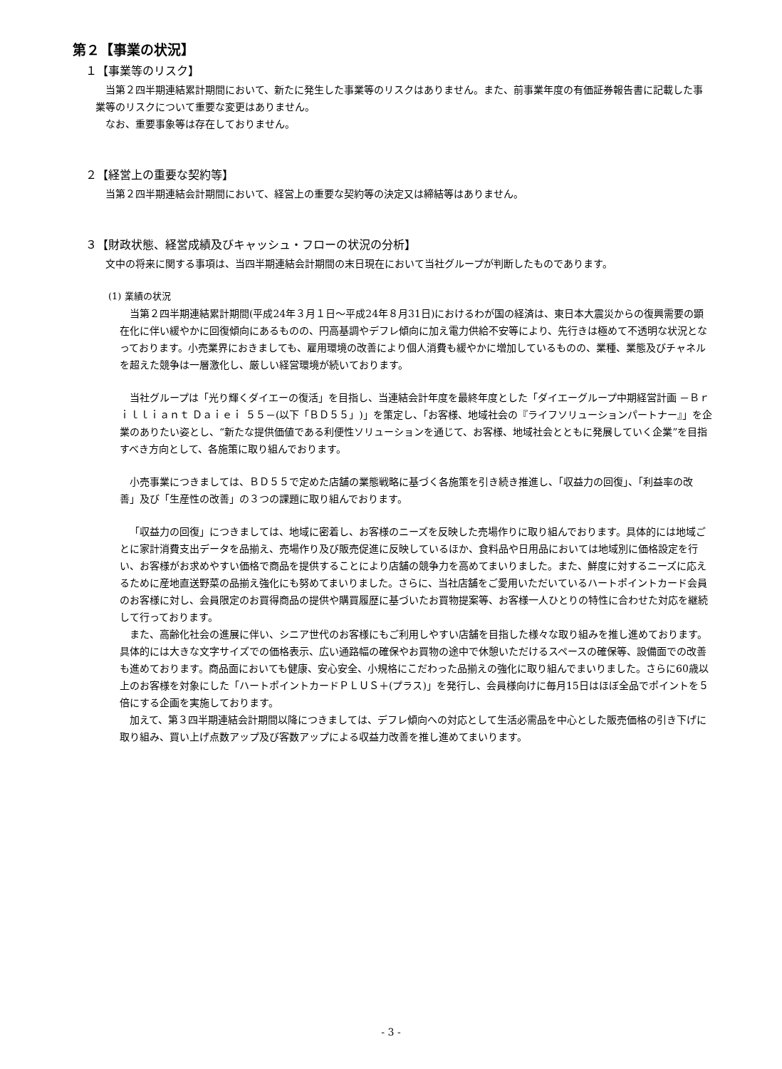第２【事業の状況】
１【事業等のリスク】
当第２四半期連結累計期間において、新たに発生した事業等のリスクはありません。また、前事業年度の有価証券報告書に記載した事業等のリスクについて重要な変更はありません。
なお、重要事象等は存在しておりません。
２【経営上の重要な契約等】
当第２四半期連結会計期間において、経営上の重要な契約等の決定又は締結等はありません。
３【財政状態、経営成績及びキャッシュ・フローの状況の分析】
文中の将来に関する事項は、当四半期連結会計期間の末日現在において当社グループが判断したものであります。
(1) 業績の状況
当第２四半期連結累計期間(平成24年３月１日～平成24年８月31日)におけるわが国の経済は、東日本大震災からの復興需要の顕在化に伴い緩やかに回復傾向にあるものの、円高基調やデフレ傾向に加え電力供給不安等により、先行きは極めて不透明な状況となっております。小売業界におきましても、雇用環境の改善により個人消費も緩やかに増加しているものの、業種、業態及びチャネルを超えた競争は一層激化し、厳しい経営環境が続いております。
当社グループは「光り輝くダイエーの復活」を目指し、当連結会計年度を最終年度とした「ダイエーグループ中期経営計画 －Ｂｒｉｌｌｉａｎｔ Ｄａｉｅｉ ５５－(以下「ＢＤ５５」)」を策定し、「お客様、地域社会の『ライフソリューションパートナー』」を企業のありたい姿とし、“新たな提供価値である利便性ソリューションを通じて、お客様、地域社会とともに発展していく企業”を目指すべき方向として、各施策に取り組んでおります。
小売事業につきましては、ＢＤ５５で定めた店舗の業態戦略に基づく各施策を引き続き推進し、「収益力の回復」、「利益率の改善」及び「生産性の改善」の３つの課題に取り組んでおります。
「収益力の回復」につきましては、地域に密着し、お客様のニーズを反映した売場作りに取り組んでおります。具体的には地域ごとに家計消費支出データを品揃え、売場作り及び販売促進に反映しているほか、食料品や日用品においては地域別に価格設定を行い、お客様がお求めやすい価格で商品を提供することにより店舗の競争力を高めてまいりました。また、鮮度に対するニーズに応えるために産地直送野菜の品揃え強化にも努めてまいりました。さらに、当社店舗をご愛用いただいているハートポイントカード会員のお客様に対し、会員限定のお買得商品の提供や購買履歴に基づいたお買物提案等、お客様一人ひとりの特性に合わせた対応を継続して行っております。
また、高齢化社会の進展に伴い、シニア世代のお客様にもご利用しやすい店舗を目指した様々な取り組みを推し進めております。具体的には大きな文字サイズでの価格表示、広い通路幅の確保やお買物の途中で休憩いただけるスペースの確保等、設備面での改善も進めております。商品面においても健康、安心安全、小規格にこだわった品揃えの強化に取り組んでまいりました。さらに60歳以上のお客様を対象にした「ハートポイントカードＰＬＵＳ＋(プラス)」を発行し、会員様向けに毎月15日はほぼ全品でポイントを５倍にする企画を実施しております。
加えて、第３四半期連結会計期間以降につきましては、デフレ傾向への対応として生活必需品を中心とした販売価格の引き下げに取り組み、買い上げ点数アップ及び客数アップによる収益力改善を推し進めてまいります。
- 3 -